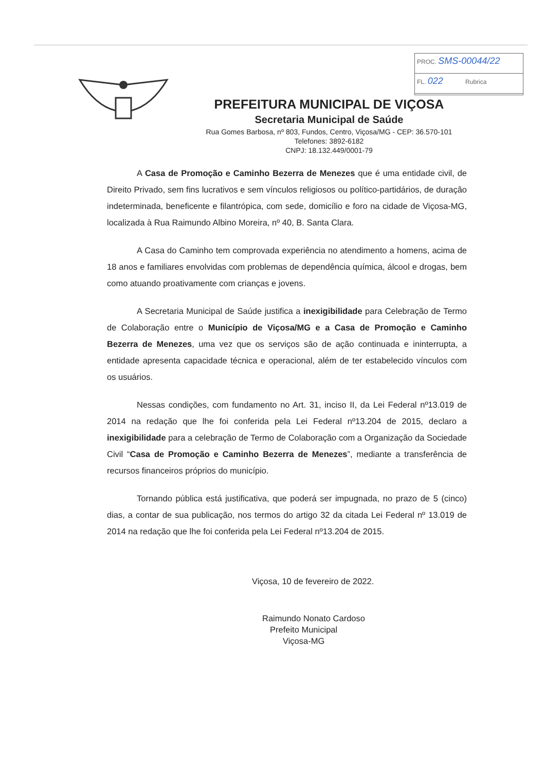PROC. SMS-00044/22
FL. 022 Rubrica
PREFEITURA MUNICIPAL DE VIÇOSA
Secretaria Municipal de Saúde
Rua Gomes Barbosa, nº 803, Fundos, Centro, Viçosa/MG - CEP: 36.570-101
Telefones: 3892-6182
CNPJ: 18.132.449/0001-79
A Casa de Promoção e Caminho Bezerra de Menezes que é uma entidade civil, de Direito Privado, sem fins lucrativos e sem vínculos religiosos ou político-partidários, de duração indeterminada, beneficente e filantrópica, com sede, domicílio e foro na cidade de Viçosa-MG, localizada à Rua Raimundo Albino Moreira, nº 40, B. Santa Clara.
A Casa do Caminho tem comprovada experiência no atendimento a homens, acima de 18 anos e familiares envolvidas com problemas de dependência química, álcool e drogas, bem como atuando proativamente com crianças e jovens.
A Secretaria Municipal de Saúde justifica a inexigibilidade para Celebração de Termo de Colaboração entre o Município de Viçosa/MG e a Casa de Promoção e Caminho Bezerra de Menezes, uma vez que os serviços são de ação continuada e ininterrupta, a entidade apresenta capacidade técnica e operacional, além de ter estabelecido vínculos com os usuários.
Nessas condições, com fundamento no Art. 31, inciso II, da Lei Federal nº13.019 de 2014 na redação que lhe foi conferida pela Lei Federal nº13.204 de 2015, declaro a inexigibilidade para a celebração de Termo de Colaboração com a Organização da Sociedade Civil “Casa de Promoção e Caminho Bezerra de Menezes”, mediante a transferência de recursos financeiros próprios do município.
Tornando pública está justificativa, que poderá ser impugnada, no prazo de 5 (cinco) dias, a contar de sua publicação, nos termos do artigo 32 da citada Lei Federal nº 13.019 de 2014 na redação que lhe foi conferida pela Lei Federal nº13.204 de 2015.
Viçosa, 10 de fevereiro de 2022.
Raimundo Nonato Cardoso
Prefeito Municipal
Viçosa-MG